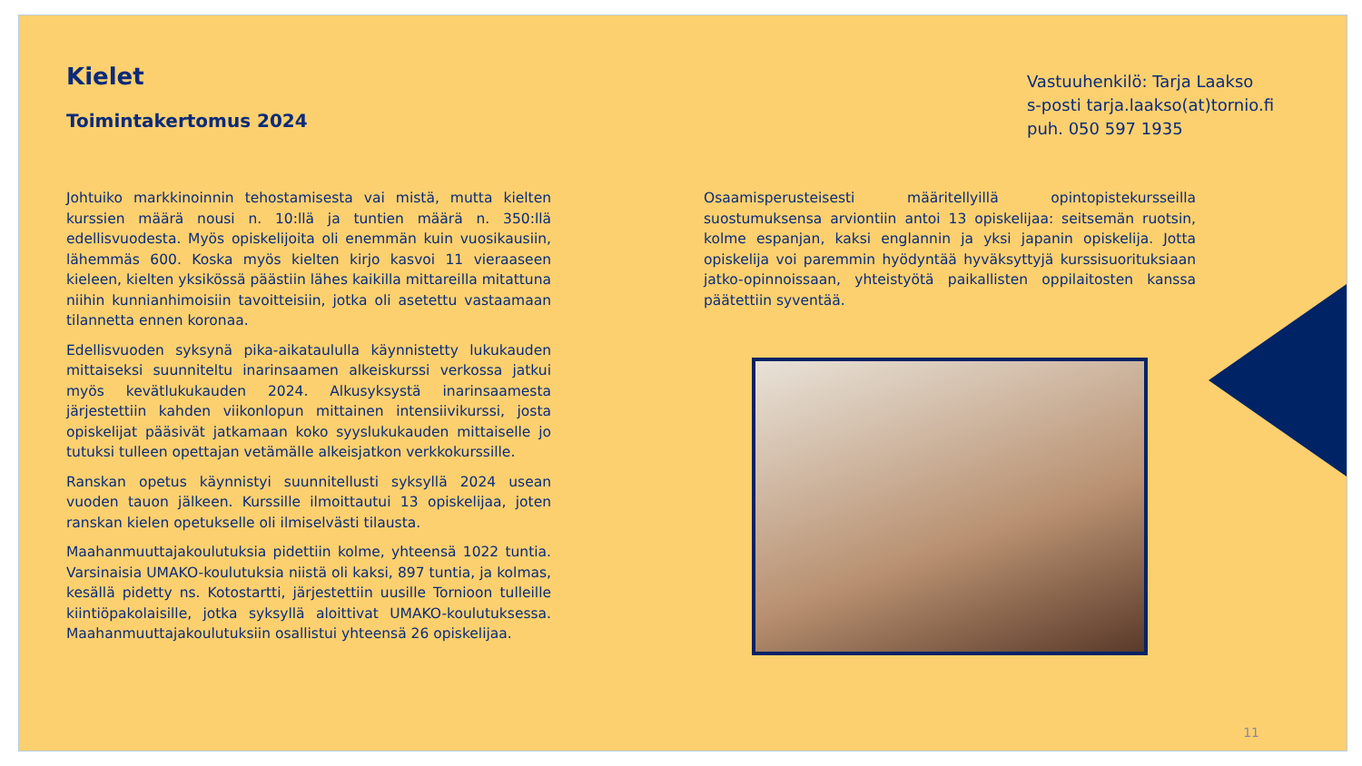Kielet
Toimintakertomus 2024
Vastuuhenkilö: Tarja Laakso
s-posti tarja.laakso(at)tornio.fi
puh. 050 597 1935
Johtuiko markkinoinnin tehostamisesta vai mistä, mutta kielten kurssien määrä nousi n. 10:llä ja tuntien määrä n. 350:llä edellisvuodesta. Myös opiskelijoita oli enemmän kuin vuosikausiin, lähemmäs 600. Koska myös kielten kirjo kasvoi 11 vieraaseen kieleen, kielten yksikössä päästiin lähes kaikilla mittareilla mitattuna niihin kunnianhimoisiin tavoitteisiin, jotka oli asetettu vastaamaan tilannetta ennen koronaa.
Edellisvuoden syksynä pika-aikataululla käynnistetty lukukauden mittaiseksi suunniteltu inarinsaamen alkeiskurssi verkossa jatkui myös kevätlukukauden 2024. Alkusyksystä inarinsaamesta järjestettiin kahden viikonlopun mittainen intensiivikurssi, josta opiskelijat pääsivät jatkamaan koko syyslukukauden mittaiselle jo tutuksi tulleen opettajan vetämälle alkeisjatkon verkkokurssille.
Ranskan opetus käynnistyi suunnitellusti syksyllä 2024 usean vuoden tauon jälkeen. Kurssille ilmoittautui 13 opiskelijaa, joten ranskan kielen opetukselle oli ilmiselvästi tilausta.
Maahanmuuttajakoulutuksia pidettiin kolme, yhteensä 1022 tuntia. Varsinaisia UMAKO-koulutuksia niistä oli kaksi, 897 tuntia, ja kolmas, kesällä pidetty ns. Kotostartti, järjestettiin uusille Tornioon tulleille kiintiöpakolaisille, jotka syksyllä aloittivat UMAKO-koulutuksessa. Maahanmuuttajakoulutuksiin osallistui yhteensä 26 opiskelijaa.
Osaamisperusteisesti määritellyillä opintopistekursseilla suostumuksensa arviontiin antoi 13 opiskelijaa: seitsemän ruotsin, kolme espanjan, kaksi englannin ja yksi japanin opiskelija. Jotta opiskelija voi paremmin hyödyntää hyväksyttyjä kurssisuorituksiaan jatko-opinnoissaan, yhteistyötä paikallisten oppilaitosten kanssa päätettiin syventää.
11